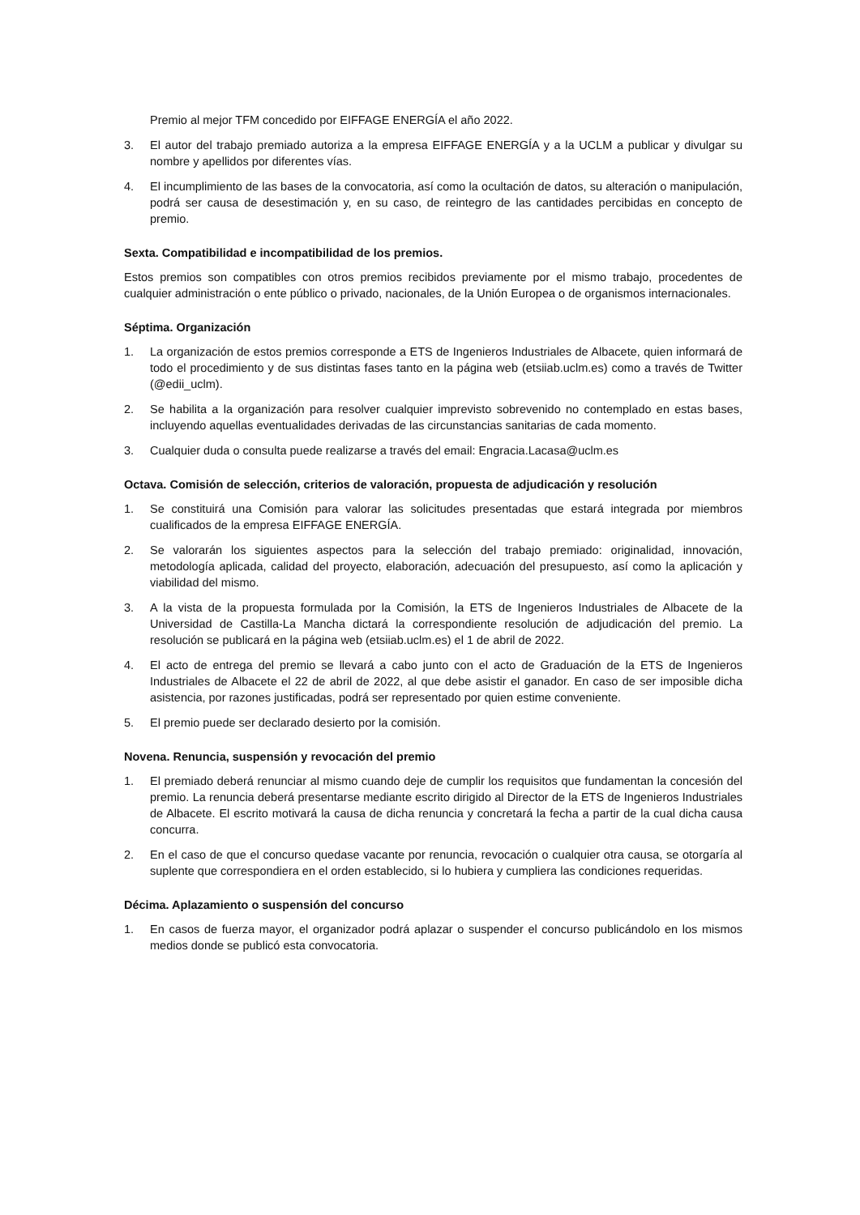Premio al mejor TFM concedido por EIFFAGE ENERGÍA el año 2022.
3. El autor del trabajo premiado autoriza a la empresa EIFFAGE ENERGÍA y a la UCLM a publicar y divulgar su nombre y apellidos por diferentes vías.
4. El incumplimiento de las bases de la convocatoria, así como la ocultación de datos, su alteración o manipulación, podrá ser causa de desestimación y, en su caso, de reintegro de las cantidades percibidas en concepto de premio.
Sexta. Compatibilidad e incompatibilidad de los premios.
Estos premios son compatibles con otros premios recibidos previamente por el mismo trabajo, procedentes de cualquier administración o ente público o privado, nacionales, de la Unión Europea o de organismos internacionales.
Séptima. Organización
1. La organización de estos premios corresponde a ETS de Ingenieros Industriales de Albacete, quien informará de todo el procedimiento y de sus distintas fases tanto en la página web (etsiiab.uclm.es) como a través de Twitter (@edii_uclm).
2. Se habilita a la organización para resolver cualquier imprevisto sobrevenido no contemplado en estas bases, incluyendo aquellas eventualidades derivadas de las circunstancias sanitarias de cada momento.
3. Cualquier duda o consulta puede realizarse a través del email: Engracia.Lacasa@uclm.es
Octava. Comisión de selección, criterios de valoración, propuesta de adjudicación y resolución
1. Se constituirá una Comisión para valorar las solicitudes presentadas que estará integrada por miembros cualificados de la empresa EIFFAGE ENERGÍA.
2. Se valorarán los siguientes aspectos para la selección del trabajo premiado: originalidad, innovación, metodología aplicada, calidad del proyecto, elaboración, adecuación del presupuesto, así como la aplicación y viabilidad del mismo.
3. A la vista de la propuesta formulada por la Comisión, la ETS de Ingenieros Industriales de Albacete de la Universidad de Castilla-La Mancha dictará la correspondiente resolución de adjudicación del premio. La resolución se publicará en la página web (etsiiab.uclm.es) el 1 de abril de 2022.
4. El acto de entrega del premio se llevará a cabo junto con el acto de Graduación de la ETS de Ingenieros Industriales de Albacete el 22 de abril de 2022, al que debe asistir el ganador. En caso de ser imposible dicha asistencia, por razones justificadas, podrá ser representado por quien estime conveniente.
5. El premio puede ser declarado desierto por la comisión.
Novena. Renuncia, suspensión y revocación del premio
1. El premiado deberá renunciar al mismo cuando deje de cumplir los requisitos que fundamentan la concesión del premio. La renuncia deberá presentarse mediante escrito dirigido al Director de la ETS de Ingenieros Industriales de Albacete. El escrito motivará la causa de dicha renuncia y concretará la fecha a partir de la cual dicha causa concurra.
2. En el caso de que el concurso quedase vacante por renuncia, revocación o cualquier otra causa, se otorgaría al suplente que correspondiera en el orden establecido, si lo hubiera y cumpliera las condiciones requeridas.
Décima. Aplazamiento o suspensión del concurso
1. En casos de fuerza mayor, el organizador podrá aplazar o suspender el concurso publicándolo en los mismos medios donde se publicó esta convocatoria.